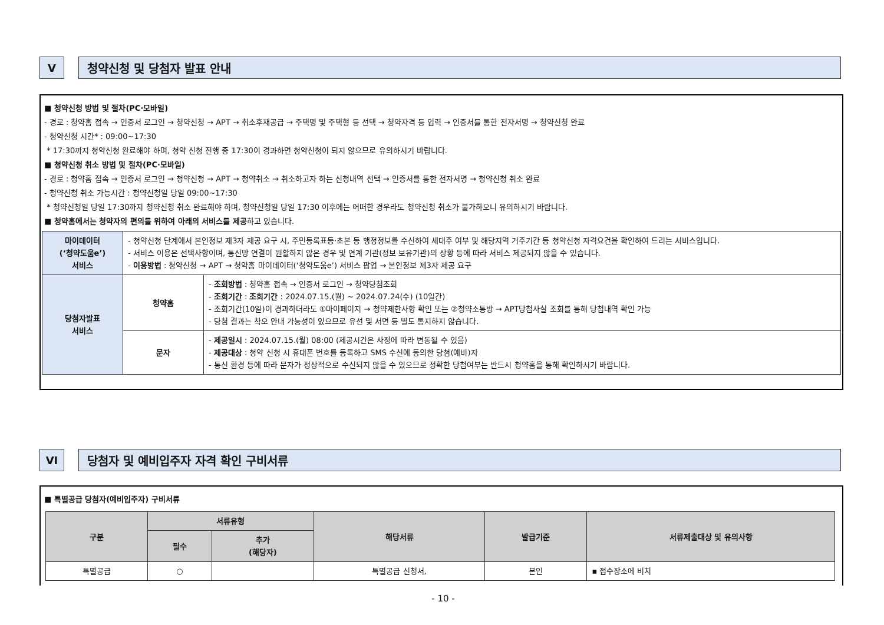V 청약신청 및 당첨자 발표 안내
■ 청약신청 방법 및 절차(PC·모바일)
- 경로 : 청약홈 접속 → 인증서 로그인 → 청약신청 → APT → 취소후재공급 → 주택명 및 주택형 등 선택 → 청약자격 등 입력 → 인증서를 통한 전자서명 → 청약신청 완료
- 청약신청 시간* : 09:00~17:30
* 17:30까지 청약신청 완료해야 하며, 청약 신청 진행 중 17:30이 경과하면 청약신청이 되지 않으므로 유의하시기 바랍니다.
■ 청약신청 취소 방법 및 절차(PC·모바일)
- 경로 : 청약홈 접속 → 인증서 로그인 → 청약신청 → APT → 청약취소 → 취소하고자 하는 신청내역 선택 → 인증서를 통한 전자서명 → 청약신청 취소 완료
- 청약신청 취소 가능시간 : 청약신청일 당일 09:00~17:30
* 청약신청일 당일 17:30까지 청약신청 취소 완료해야 하며, 청약신청일 당일 17:30 이후에는 어떠한 경우라도 청약신청 취소가 불가하오니 유의하시기 바랍니다.
■ 청약홈에서는 청약자의 편의를 위하여 아래의 서비스를 제공하고 있습니다.
| 마이데이터 (‘청약도움e’) 서비스 | - 청약신청 단계에서 본인정보 제3자 제공 요구 시, 주민등록표등·초본 등 행정정보를 수신하여 세대주 여부 및 해당지역 거주기간 등 청약신청 자격요건을 확인하여 드리는 서비스입니다. - 서비스 이용은 선택사항이며, 통신망 연결이 원활하지 않은 경우 및 연계 기관(정보 보유기관)의 상황 등에 따라 서비스 제공되지 않을 수 있습니다. - 이용방법 : 청약신청 → APT → 청약홈 마이데이터(‘청약도움e’) 서비스 팝업 → 본인정보 제3자 제공 요구 | |
| 당첨자발표 서비스 | 청약홈 | - 조회방법 : 청약홈 접속 → 인증서 로그인 → 청약당첨조회 - 조회기간 : 조회기간 : 2024.07.15.(월) ~ 2024.07.24(수) (10일간) - 조회기간(10일)이 경과하더라도 ①마이페이지 → 청약제한사항 확인 또는 ②청약소통방 → APT당첨사실 조회를 통해 당첨내역 확인 가능 - 당첨 결과는 착오 안내 가능성이 있으므로 유선 및 서면 등 별도 통지하지 않습니다. |
| | 문자 | - 제공일시 : 2024.07.15.(월) 08:00 (제공시간은 사정에 따라 변동될 수 있음) - 제공대상 : 청약 신청 시 휴대폰 번호를 등록하고 SMS 수신에 동의한 당첨(예비)자 - 통신 환경 등에 따라 문자가 정상적으로 수신되지 않을 수 있으므로 정확한 당첨여부는 반드시 청약홈을 통해 확인하시기 바랍니다. |
VI 당첨자 및 예비입주자 자격 확인 구비서류
■ 특별공급 당첨자(예비입주자) 구비서류
| 구분 | 서류유형 | | 해당서류 | 발급기준 | 서류제출대상 및 유의사항 |
| --- | --- | --- | --- | --- | --- |
| | 필수 | 추가 (해당자) | | | |
| 특별공급 | ○ | | 특별공급 신청서, | 본인 | ▪ 접수장소에 비치 |
- 10 -